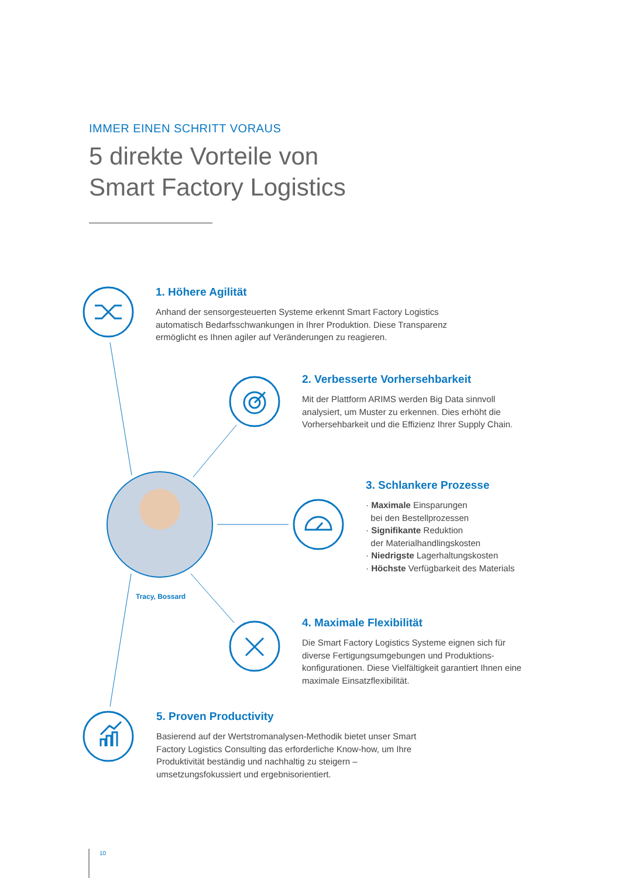IMMER EINEN SCHRITT VORAUS
5 direkte Vorteile von
Smart Factory Logistics
1. Höhere Agilität
Anhand der sensorgesteuerten Systeme erkennt Smart Factory Logistics automatisch Bedarfsschwankungen in Ihrer Produktion. Diese Transparenz ermöglicht es Ihnen agiler auf Veränderungen zu reagieren.
2. Verbesserte Vorhersehbarkeit
Mit der Plattform ARIMS werden Big Data sinnvoll analysiert, um Muster zu erkennen. Dies erhöht die Vorhersehbarkeit und die Effizienz Ihrer Supply Chain.
3. Schlankere Prozesse
· Maximale Einsparungen
bei den Bestellprozessen
· Signifikante Reduktion
der Materialhandlingskosten
· Niedrigste Lagerhaltungskosten
· Höchste Verfügbarkeit des Materials
Tracy, Bossard
4. Maximale Flexibilität
Die Smart Factory Logistics Systeme eignen sich für diverse Fertigungsumgebungen und Produktions-konfigurationen. Diese Vielfältigkeit garantiert Ihnen eine maximale Einsatzflexibilität.
5. Proven Productivity
Basierend auf der Wertstromanalysen-Methodik bietet unser Smart Factory Logistics Consulting das erforderliche Know-how, um Ihre Produktivität beständig und nachhaltig zu steigern – umsetzungsfokussiert und ergebnisorientiert.
10